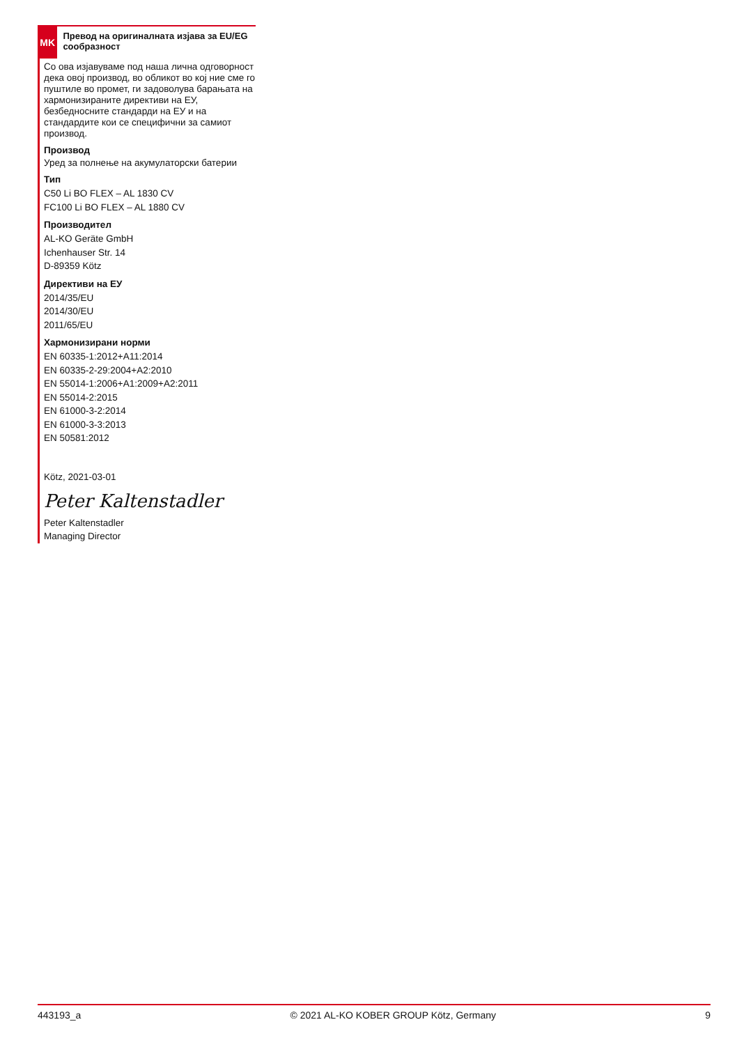MK
Превод на оригиналната изјава за EU/EG сообразност
Со ова изјавуваме под наша лична одговорност дека овој производ, во обликот во кој ние сме го пуштиле во промет, ги задоволува барањата на хармонизираните директиви на ЕУ, безбедносните стандарди на ЕУ и на стандардите кои се специфични за самиот производ.
Производ
Уред за полнење на акумулаторски батерии
Тип
C50 Li BO FLEX – AL 1830 CV
FC100 Li BO FLEX – AL 1880 CV
Производител
AL-KO Geräte GmbH
Ichenhauser Str. 14
D-89359 Kötz
Директиви на ЕУ
2014/35/EU
2014/30/EU
2011/65/EU
Хармонизирани норми
EN 60335-1:2012+A11:2014
EN 60335-2-29:2004+A2:2010
EN 55014-1:2006+A1:2009+A2:2011
EN 55014-2:2015
EN 61000-3-2:2014
EN 61000-3-3:2013
EN 50581:2012
Kötz, 2021-03-01
Peter Kaltenstadler
Peter Kaltenstadler
Managing Director
443193_a © 2021 AL-KO KOBER GROUP Kötz, Germany 9